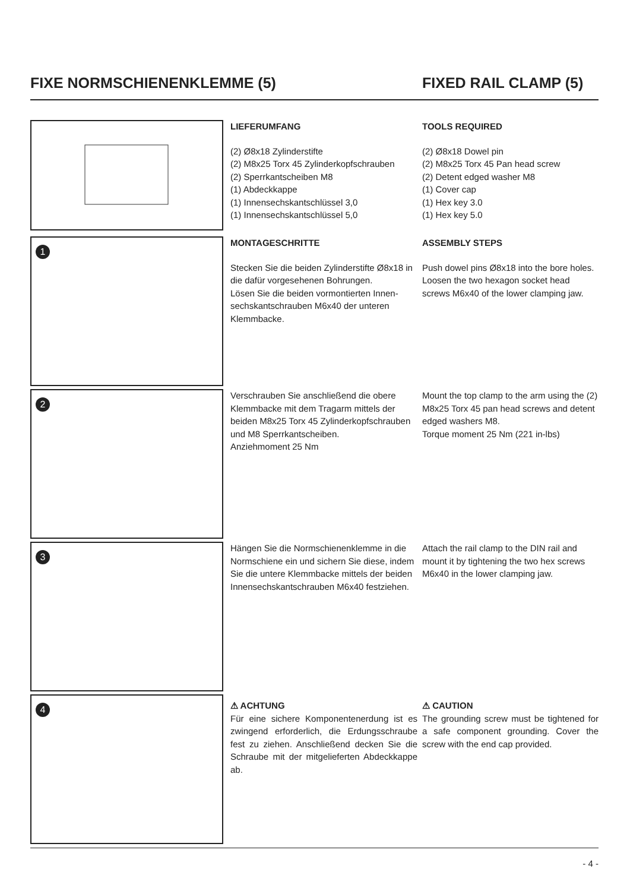FIXE NORMSCHIENENKLEMME (5) FIXED RAIL CLAMP (5)
LIEFERUMFANG
(2) Ø8x18 Zylinderstifte
(2) M8x25 Torx 45 Zylinderkopfschrauben
(2) Sperrkantscheiben M8
(1) Abdeckkappe
(1) Innensechskantschlüssel 3,0
(1) Innensechskantschlüssel 5,0
TOOLS REQUIRED
(2) Ø8x18 Dowel pin
(2) M8x25 Torx 45 Pan head screw
(2) Detent edged washer M8
(1) Cover cap
(1) Hex key 3.0
(1) Hex key 5.0
1
MONTAGESCHRITTE
Stecken Sie die beiden Zylinderstifte Ø8x18 in die dafür vorgesehenen Bohrungen.
Lösen Sie die beiden vormontierten Innen-sechskantschrauben M6x40 der unteren Klemmbacke.
ASSEMBLY STEPS
Push dowel pins Ø8x18 into the bore holes. Loosen the two hexagon socket head screws M6x40 of the lower clamping jaw.
2
Verschrauben Sie anschließend die obere Klemmbacke mit dem Tragarm mittels der beiden M8x25 Torx 45 Zylinderkopfschrauben und M8 Sperrkantscheiben.
Anziehmoment 25 Nm
Mount the top clamp to the arm using the (2) M8x25 Torx 45 pan head screws and detent edged washers M8.
Torque moment 25 Nm (221 in-lbs)
3
Hängen Sie die Normschienenklemme in die Normschiene ein und sichern Sie diese, indem Sie die untere Klemmbacke mittels der beiden Innensechskantschrauben M6x40 festziehen.
Attach the rail clamp to the DIN rail and mount it by tightening the two hex screws M6x40 in the lower clamping jaw.
4
⚠ ACHTUNG
Für eine sichere Komponentenerdung ist es zwingend erforderlich, die Erdungsschraube fest zu ziehen. Anschließend decken Sie die Schraube mit der mitgelieferten Abdeckkappe ab.
⚠ CAUTION
The grounding screw must be tightened for a safe component grounding. Cover the screw with the end cap provided.
- 4 -